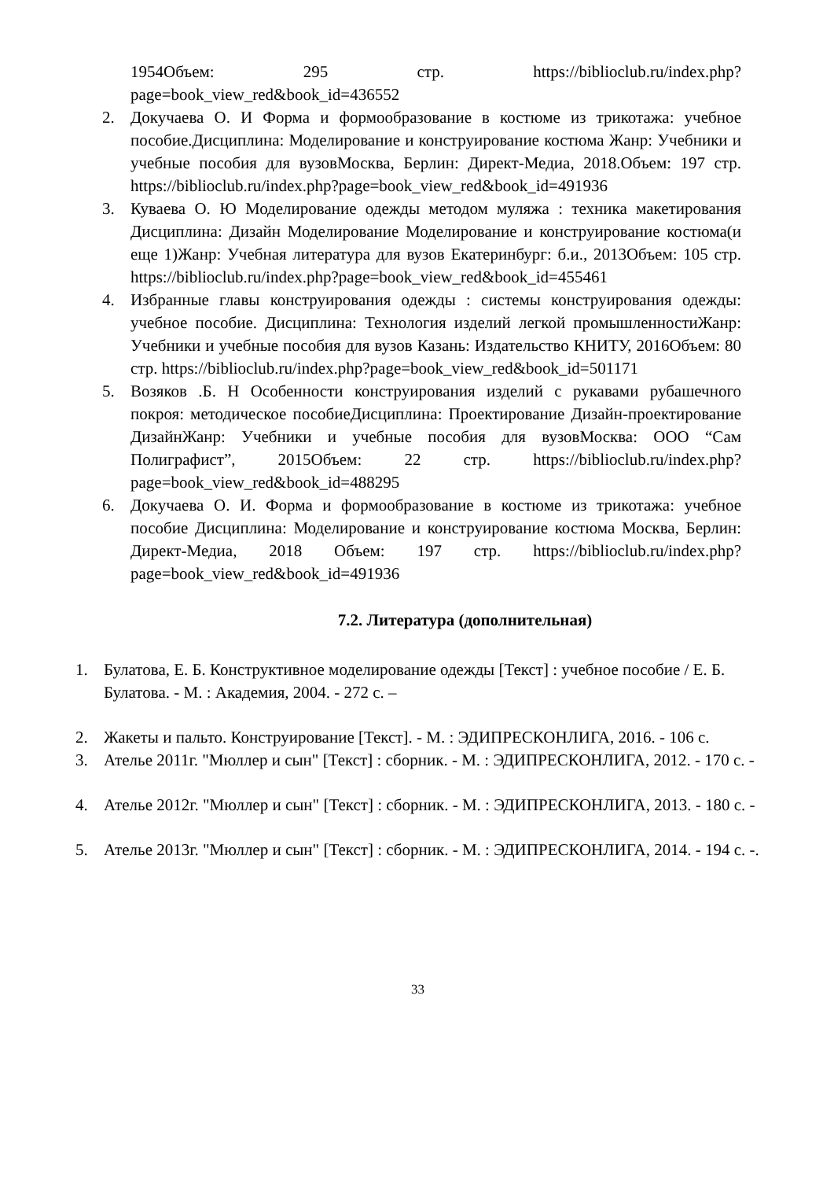1954Объем: 295 стр. https://biblioclub.ru/index.php?page=book_view_red&book_id=436552
2. Докучаева О. И Форма и формообразование в костюме из трикотажа: учебное пособие.Дисциплина: Моделирование и конструирование костюма Жанр: Учебники и учебные пособия для вузовМосква, Берлин: Директ-Медиа, 2018.Объем: 197 стр. https://biblioclub.ru/index.php?page=book_view_red&book_id=491936
3. Куваева О. Ю Моделирование одежды методом муляжа : техника макетирования Дисциплина: Дизайн Моделирование Моделирование и конструирование костюма(и еще 1)Жанр: Учебная литература для вузов Екатеринбург: б.и., 2013Объем: 105 стр. https://biblioclub.ru/index.php?page=book_view_red&book_id=455461
4. Избранные главы конструирования одежды : системы конструирования одежды: учебное пособие. Дисциплина: Технология изделий легкой промышленностиЖанр: Учебники и учебные пособия для вузов Казань: Издательство КНИТУ, 2016Объем: 80 стр. https://biblioclub.ru/index.php?page=book_view_red&book_id=501171
5. Возяков .Б. Н Особенности конструирования изделий с рукавами рубашечного покроя: методическое пособиеДисциплина: Проектирование Дизайн-проектирование ДизайнЖанр: Учебники и учебные пособия для вузовМосква: ООО “Сам Полиграфист”, 2015Объем: 22 стр. https://biblioclub.ru/index.php?page=book_view_red&book_id=488295
6. Докучаева О. И. Форма и формообразование в костюме из трикотажа: учебное пособие Дисциплина: Моделирование и конструирование костюма Москва, Берлин: Директ-Медиа, 2018 Объем: 197 стр. https://biblioclub.ru/index.php?page=book_view_red&book_id=491936
7.2. Литература (дополнительная)
1. Булатова, Е. Б. Конструктивное моделирование одежды [Текст] : учебное пособие / Е. Б. Булатова. - М. : Академия, 2004. - 272 с. –
2. Жакеты и пальто. Конструирование [Текст]. - М. : ЭДИПРЕСКОНЛИГА, 2016. - 106 с.
3. Ателье 2011г. "Мюллер и сын" [Текст] : сборник. - М. : ЭДИПРЕСКОНЛИГА, 2012. - 170 с. -
4. Ателье 2012г. "Мюллер и сын" [Текст] : сборник. - М. : ЭДИПРЕСКОНЛИГА, 2013. - 180 с. -
5. Ателье 2013г. "Мюллер и сын" [Текст] : сборник. - М. : ЭДИПРЕСКОНЛИГА, 2014. - 194 с. -.
33